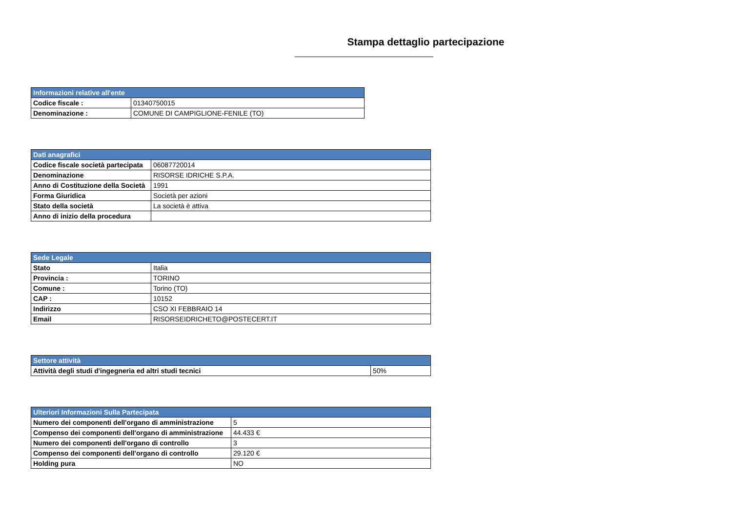Stampa dettaglio partecipazione
| Informazioni relative all'ente | |
| --- | --- |
| Codice fiscale : | 01340750015 |
| Denominazione : | COMUNE DI CAMPIGLIONE-FENILE (TO) |
| Dati anagrafici | |
| --- | --- |
| Codice fiscale società partecipata | 06087720014 |
| Denominazione | RISORSE IDRICHE S.P.A. |
| Anno di Costituzione della Società | 1991 |
| Forma Giuridica | Società per azioni |
| Stato della società | La società è attiva |
| Anno di inizio della procedura | |
| Sede Legale | |
| --- | --- |
| Stato | Italia |
| Provincia : | TORINO |
| Comune : | Torino (TO) |
| CAP : | 10152 |
| Indirizzo | CSO XI FEBBRAIO 14 |
| Email | RISORSEIDRICHETO@POSTECERT.IT |
| Settore attività | |
| --- | --- |
| Attività degli studi d'ingegneria ed altri studi tecnici | 50% |
| Ulteriori Informazioni Sulla Partecipata | |
| --- | --- |
| Numero dei componenti dell'organo di amministrazione | 5 |
| Compenso dei componenti dell'organo di amministrazione | 44.433 € |
| Numero dei componenti dell'organo di controllo | 3 |
| Compenso dei componenti dell'organo di controllo | 29.120 € |
| Holding pura | NO |